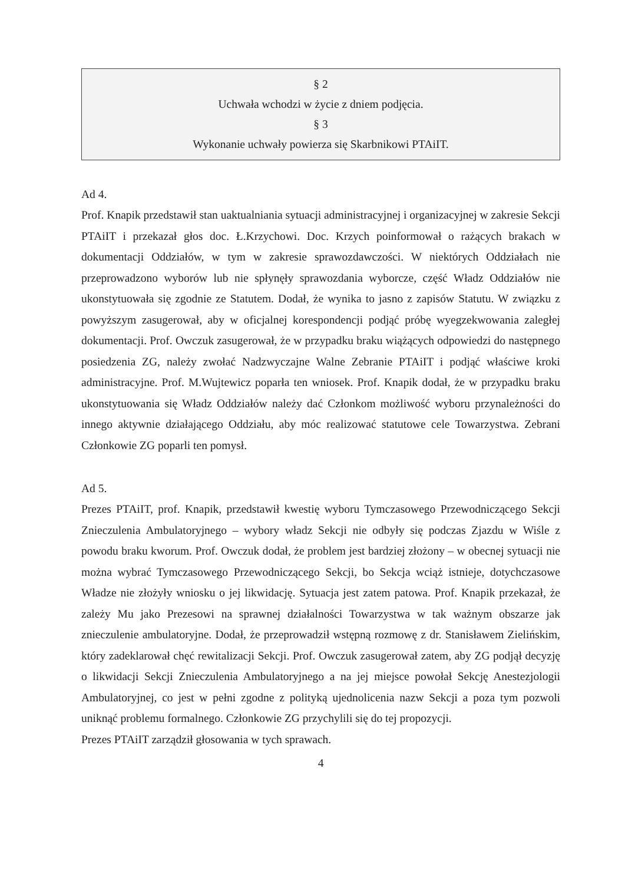§ 2
Uchwała wchodzi w życie z dniem podjęcia.
§ 3
Wykonanie uchwały powierza się Skarbnikowi PTAiIT.
Ad 4.
Prof. Knapik przedstawił stan uaktualniania sytuacji administracyjnej i organizacyjnej w zakresie Sekcji PTAiIT i przekazał głos doc. Ł.Krzychowi. Doc. Krzych poinformował o rażących brakach w dokumentacji Oddziałów, w tym w zakresie sprawozdawczości. W niektórych Oddziałach nie przeprowadzono wyborów lub nie spłynęły sprawozdania wyborcze, część Władz Oddziałów nie ukonstytuowała się zgodnie ze Statutem. Dodał, że wynika to jasno z zapisów Statutu. W związku z powyższym zasugerował, aby w oficjalnej korespondencji podjąć próbę wyegzekwowania zaległej dokumentacji. Prof. Owczuk zasugerował, że w przypadku braku wiążących odpowiedzi do następnego posiedzenia ZG, należy zwołać Nadzwyczajne Walne Zebranie PTAiIT i podjąć właściwe kroki administracyjne. Prof. M.Wujtewicz poparła ten wniosek. Prof. Knapik dodał, że w przypadku braku ukonstytuowania się Władz Oddziałów należy dać Członkom możliwość wyboru przynależności do innego aktywnie działającego Oddziału, aby móc realizować statutowe cele Towarzystwa. Zebrani Członkowie ZG poparli ten pomysł.
Ad 5.
Prezes PTAiIT, prof. Knapik, przedstawił kwestię wyboru Tymczasowego Przewodniczącego Sekcji Znieczulenia Ambulatoryjnego – wybory władz Sekcji nie odbyły się podczas Zjazdu w Wiśle z powodu braku kworum. Prof. Owczuk dodał, że problem jest bardziej złożony – w obecnej sytuacji nie można wybrać Tymczasowego Przewodniczącego Sekcji, bo Sekcja wciąż istnieje, dotychczasowe Władze nie złożyły wniosku o jej likwidację. Sytuacja jest zatem patowa. Prof. Knapik przekazał, że zależy Mu jako Prezesowi na sprawnej działalności Towarzystwa w tak ważnym obszarze jak znieczulenie ambulatoryjne. Dodał, że przeprowadził wstępną rozmowę z dr. Stanisławem Zielińskim, który zadeklarował chęć rewitalizacji Sekcji. Prof. Owczuk zasugerował zatem, aby ZG podjął decyzję o likwidacji Sekcji Znieczulenia Ambulatoryjnego a na jej miejsce powołał Sekcję Anestezjologii Ambulatoryjnej, co jest w pełni zgodne z polityką ujednolicenia nazw Sekcji a poza tym pozwoli uniknąć problemu formalnego. Członkowie ZG przychylili się do tej propozycji.
Prezes PTAiIT zarządził głosowania w tych sprawach.
4